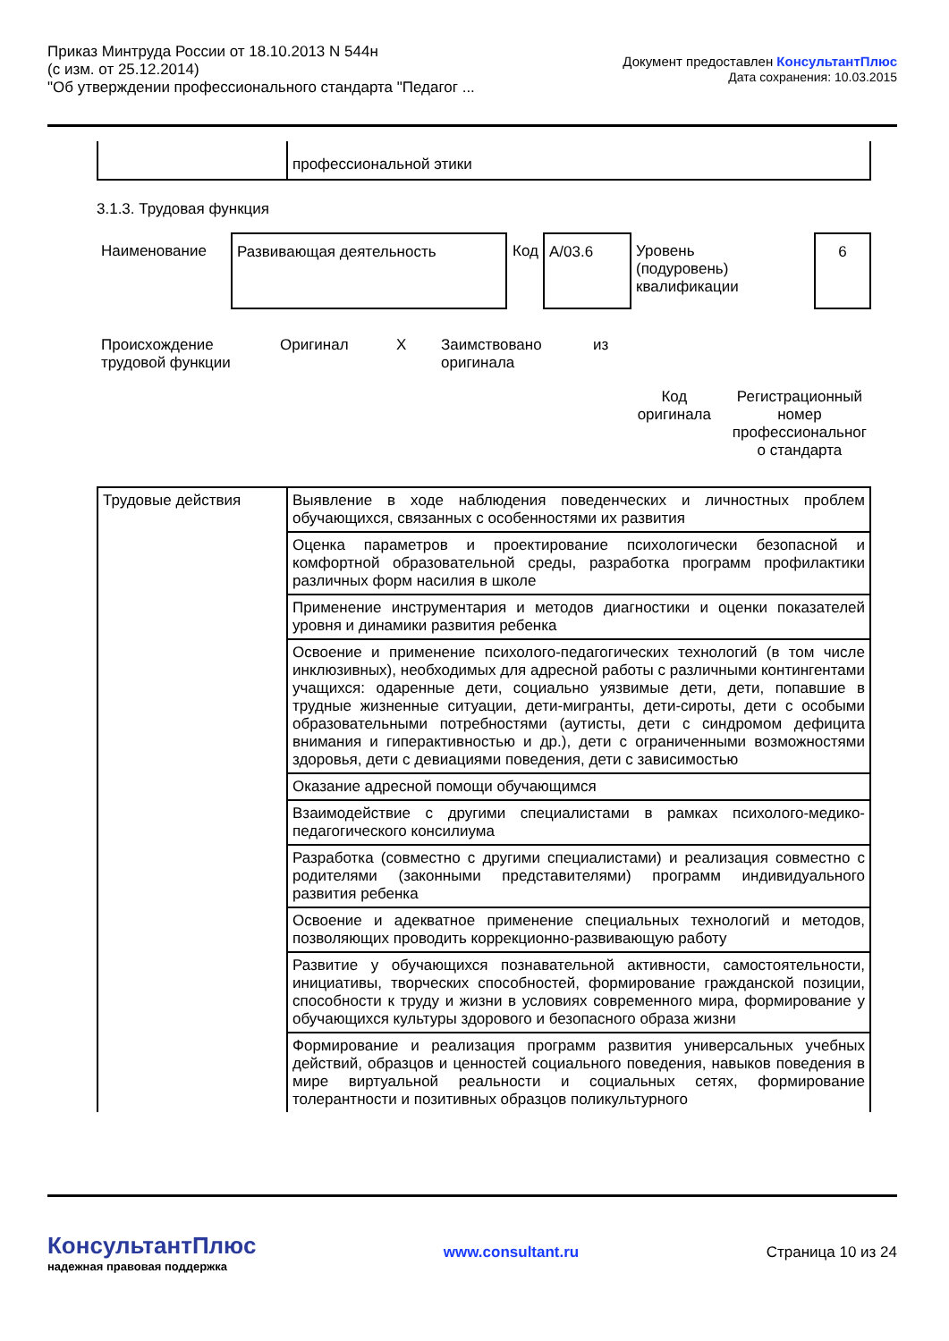Приказ Минтруда России от 18.10.2013 N 544н
(с изм. от 25.12.2014)
"Об утверждении профессионального стандарта "Педагог ...
Документ предоставлен КонсультантПлюс
Дата сохранения: 10.03.2015
| | профессиональной этики |
3.1.3. Трудовая функция
| Наименование | Развивающая деятельность | Код | A/03.6 | Уровень (подуровень) квалификации | 6 |
| Происхождение трудовой функции | Оригинал | X | Заимствовано оригинала | из |
| | Код оригинала | Регистрационный номер профессиональног о стандарта |
| Трудовые действия | Выявление в ходе наблюдения поведенческих и личностных проблем обучающихся, связанных с особенностями их развития |
| | Оценка параметров и проектирование психологически безопасной и комфортной образовательной среды, разработка программ профилактики различных форм насилия в школе |
| | Применение инструментария и методов диагностики и оценки показателей уровня и динамики развития ребенка |
| | Освоение и применение психолого-педагогических технологий (в том числе инклюзивных), необходимых для адресной работы с различными контингентами учащихся: одаренные дети, социально уязвимые дети, дети, попавшие в трудные жизненные ситуации, дети-мигранты, дети-сироты, дети с особыми образовательными потребностями (аутисты, дети с синдромом дефицита внимания и гиперактивностью и др.), дети с ограниченными возможностями здоровья, дети с девиациями поведения, дети с зависимостью |
| | Оказание адресной помощи обучающимся |
| | Взаимодействие с другими специалистами в рамках психолого-медико-педагогического консилиума |
| | Разработка (совместно с другими специалистами) и реализация совместно с родителями (законными представителями) программ индивидуального развития ребенка |
| | Освоение и адекватное применение специальных технологий и методов, позволяющих проводить коррекционно-развивающую работу |
| | Развитие у обучающихся познавательной активности, самостоятельности, инициативы, творческих способностей, формирование гражданской позиции, способности к труду и жизни в условиях современного мира, формирование у обучающихся культуры здорового и безопасного образа жизни |
| | Формирование и реализация программ развития универсальных учебных действий, образцов и ценностей социального поведения, навыков поведения в мире виртуальной реальности и социальных сетях, формирование толерантности и позитивных образцов поликультурного |
КонсультантПлюс
надежная правовая поддержка
www.consultant.ru Страница 10 из 24